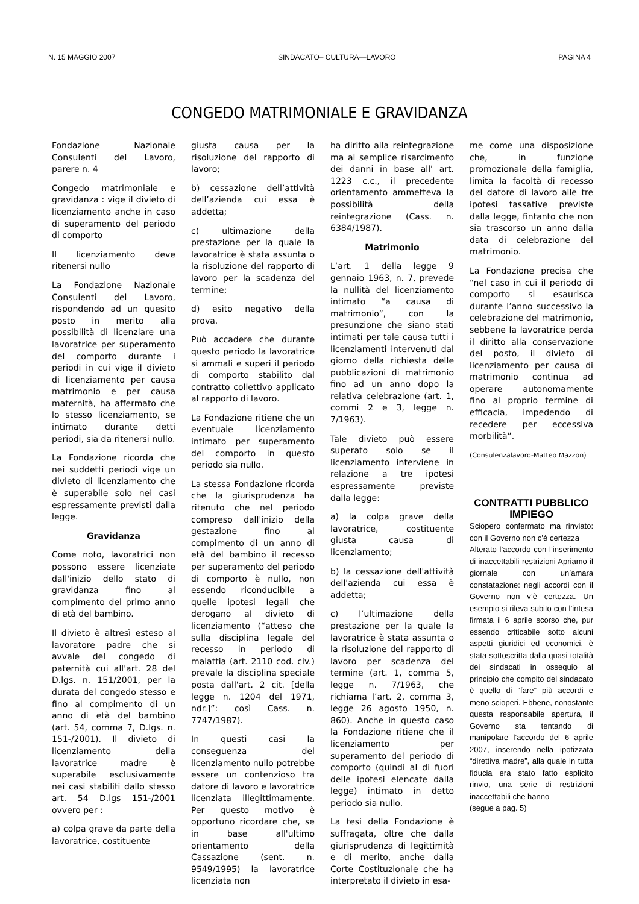N. 15 MAGGIO 2007 SINDACATO– CULTURA—LAVORO PAGINA 4
CONGEDO MATRIMONIALE E GRAVIDANZA
Fondazione Nazionale Consulenti del Lavoro, parere n. 4
Congedo matrimoniale e gravidanza : vige il divieto di licenziamento anche in caso di superamento del periodo di comporto
Il licenziamento deve ritenersi nullo
La Fondazione Nazionale Consulenti del Lavoro, rispondendo ad un quesito posto in merito alla possibilità di licenziare una lavoratrice per superamento del comporto durante i periodi in cui vige il divieto di licenziamento per causa matrimonio e per causa maternità, ha affermato che lo stesso licenziamento, se intimato durante detti periodi, sia da ritenersi nullo.
La Fondazione ricorda che nei suddetti periodi vige un divieto di licenziamento che è superabile solo nei casi espressamente previsti dalla legge.
Gravidanza
Come noto, lavoratrici non possono essere licenziate dall'inizio dello stato di gravidanza fino al compimento del primo anno di età del bambino.
Il divieto è altresì esteso al lavoratore padre che si avvale del congedo di paternità cui all'art. 28 del D.lgs. n. 151/2001, per la durata del congedo stesso e fino al compimento di un anno di età del bambino (art. 54, comma 7, D.lgs. n. 151-/2001). Il divieto di licenziamento della lavoratrice madre è superabile esclusivamente nei casi stabiliti dallo stesso art. 54 D.lgs 151-/2001 ovvero per :
a) colpa grave da parte della lavoratrice, costituente
giusta causa per la risoluzione del rapporto di lavoro;
b) cessazione dell’attività dell’azienda cui essa è addetta;
c) ultimazione della prestazione per la quale la lavoratrice è stata assunta o la risoluzione del rapporto di lavoro per la scadenza del termine;
d) esito negativo della prova.
Può accadere che durante questo periodo la lavoratrice si ammali e superi il periodo di comporto stabilito dal contratto collettivo applicato al rapporto di lavoro.
La Fondazione ritiene che un eventuale licenziamento intimato per superamento del comporto in questo periodo sia nullo.
La stessa Fondazione ricorda che la giurisprudenza ha ritenuto che nel periodo compreso dall'inizio della gestazione fino al compimento di un anno di età del bambino il recesso per superamento del periodo di comporto è nullo, non essendo riconducibile a quelle ipotesi legali che derogano al divieto di licenziamento (“atteso che sulla disciplina legale del recesso in periodo di malattia (art. 2110 cod. civ.) prevale la disciplina speciale posta dall'art. 2 cit. [della legge n. 1204 del 1971, ndr.]”: così Cass. n. 7747/1987).
In questi casi la conseguenza del licenziamento nullo potrebbe essere un contenzioso tra datore di lavoro e lavoratrice licenziata illegittimamente. Per questo motivo è opportuno ricordare che, se in base all'ultimo orientamento della Cassazione (sent. n. 9549/1995) la lavoratrice licenziata non
ha diritto alla reintegrazione ma al semplice risarcimento dei danni in base all' art. 1223 c.c., il precedente orientamento ammetteva la possibilità della reintegrazione (Cass. n. 6384/1987).
Matrimonio
L’art. 1 della legge 9 gennaio 1963, n. 7, prevede la nullità del licenziamento intimato “a causa di matrimonio”, con la presunzione che siano stati intimati per tale causa tutti i licenziamenti intervenuti dal giorno della richiesta delle pubblicazioni di matrimonio fino ad un anno dopo la relativa celebrazione (art. 1, commi 2 e 3, legge n. 7/1963).
Tale divieto può essere superato solo se il licenziamento interviene in relazione a tre ipotesi espressamente previste dalla legge:
a) la colpa grave della lavoratrice, costituente giusta causa di licenziamento;
b) la cessazione dell'attività dell'azienda cui essa è addetta;
c) l’ultimazione della prestazione per la quale la lavoratrice è stata assunta o la risoluzione del rapporto di lavoro per scadenza del termine (art. 1, comma 5, legge n. 7/1963, che richiama l’art. 2, comma 3, legge 26 agosto 1950, n. 860). Anche in questo caso la Fondazione ritiene che il licenziamento per superamento del periodo di comporto (quindi al di fuori delle ipotesi elencate dalla legge) intimato in detto periodo sia nullo.
La tesi della Fondazione è suffragata, oltre che dalla giurisprudenza di legittimità e di merito, anche dalla Corte Costituzionale che ha interpretato il divieto in esa-
me come una disposizione che, in funzione promozionale della famiglia, limita la facoltà di recesso del datore di lavoro alle tre ipotesi tassative previste dalla legge, fintanto che non sia trascorso un anno dalla data di celebrazione del matrimonio.
La Fondazione precisa che “nel caso in cui il periodo di comporto si esaurisca durante l’anno successivo la celebrazione del matrimonio, sebbene la lavoratrice perda il diritto alla conservazione del posto, il divieto di licenziamento per causa di matrimonio continua ad operare autonomamente fino al proprio termine di efficacia, impedendo di recedere per eccessiva morbilità”.
(Consulenzalavoro-Matteo Mazzon)
CONTRATTI PUBBLICO IMPIEGO
Sciopero confermato ma rinviato: con il Governo non c’è certezza
Alterato l’accordo con l’inserimento di inaccettabili restrizioni Apriamo il giornale con un’amara constatazione: negli accordi con il Governo non v’è certezza. Un esempio si rileva subito con l’intesa firmata il 6 aprile scorso che, pur essendo criticabile sotto alcuni aspetti giuridici ed economici, è stata sottoscritta dalla quasi totalità dei sindacati in ossequio al principio che compito del sindacato è quello di “fare” più accordi e meno scioperi. Ebbene, nonostante questa responsabile apertura, il Governo sta tentando di manipolare l’accordo del 6 aprile 2007, inserendo nella ipotizzata “direttiva madre”, alla quale in tutta fiducia era stato fatto esplicito rinvio, una serie di restrizioni inaccettabili che hanno
(segue a pag. 5)